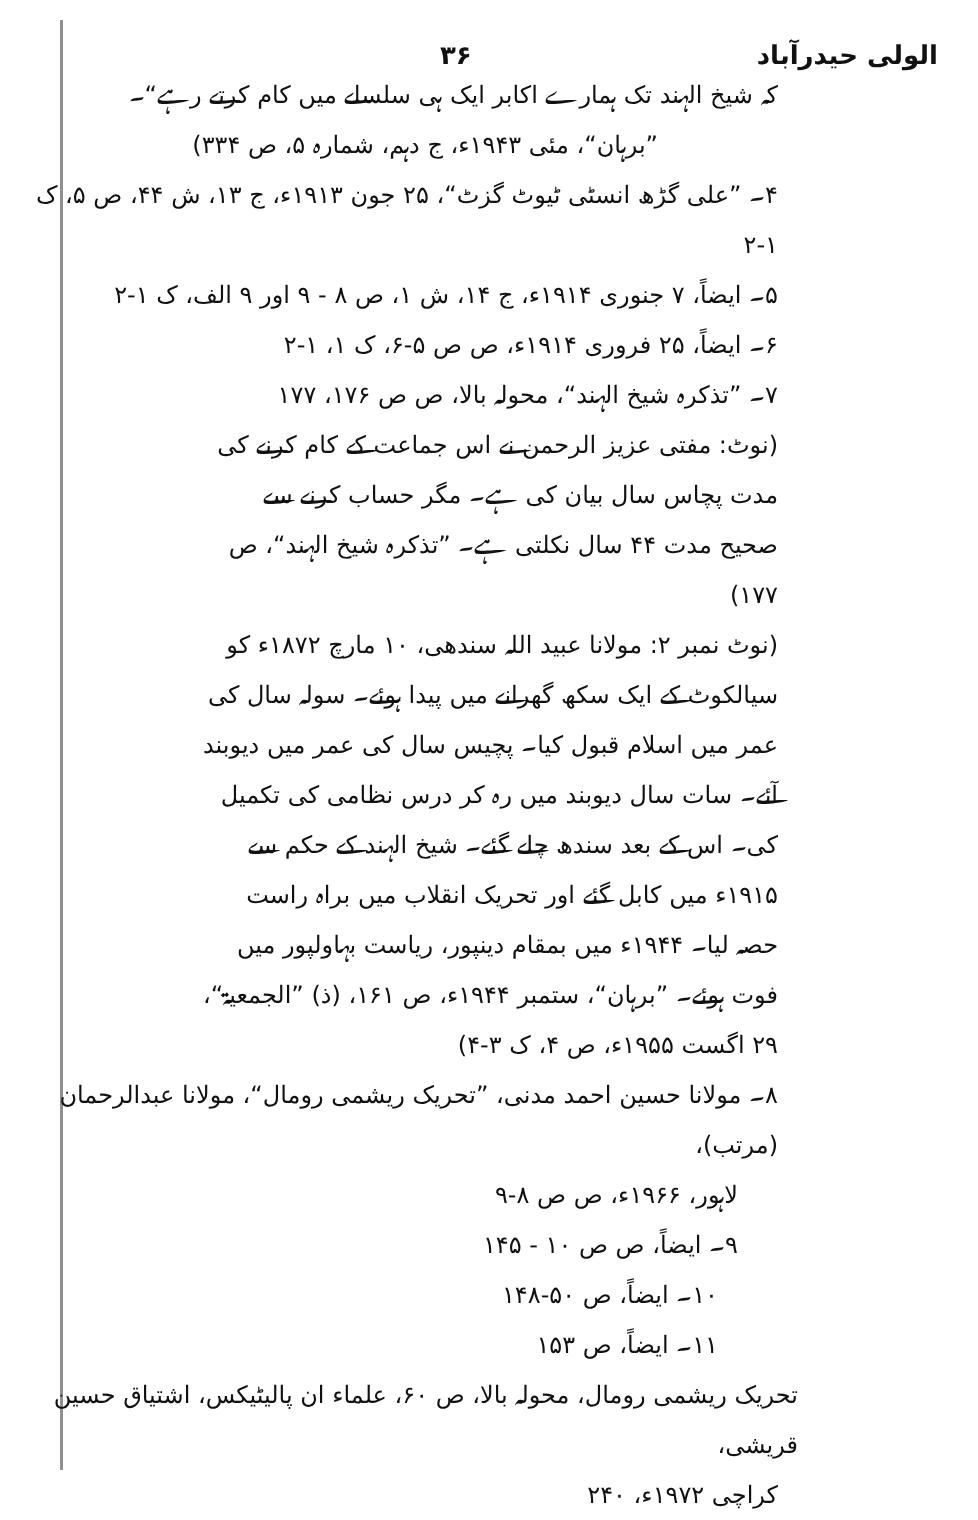الولی حیدرآباد ۳۶
کہ شیخ الہند تک ہمارے اکابر ایک ہی سلسلے میں کام کرتے رہے“۔
”برہان“، مئی ۱۹۴۳ء، ج دہم، شمارہ ۵، ص ۳۳۴)
۴۔ ”علی گڑھ انسٹی ٹیوٹ گزٹ“، ۲۵ جون ۱۹۱۳ء، ج ۱۳، ش ۴۴، ص ۵، ک ۱-۲
۵۔ ایضاً، ۷ جنوری ۱۹۱۴ء، ج ۱۴، ش ۱، ص ۸ - ۹ اور ۹ الف، ک ۱-۲
۶۔ ایضاً، ۲۵ فروری ۱۹۱۴ء، ص ص ۵-۶، ک ۱، ۱-۲
۷۔ ”تذکرہ شیخ الہند“، محولہ بالا، ص ص ۱۷۶، ۱۷۷
(نوٹ: مفتی عزیز الرحمن نے اس جماعت کے کام کرنے کی مدت پچاس سال بیان کی ہے۔ مگر حساب کرنے سے صحیح مدت ۴۴ سال نکلتی ہے۔ ”تذکرہ شیخ الہند“، ص ۱۷۷)
(نوٹ نمبر ۲: مولانا عبید اللہ سندھی، ۱۰ مارچ ۱۸۷۲ء کو سیالکوٹ کے ایک سکھ گھرانے میں پیدا ہوئے۔ سولہ سال کی عمر میں اسلام قبول کیا۔ پچیس سال کی عمر میں دیوبند آئے۔ سات سال دیوبند میں رہ کر درس نظامی کی تکمیل کی۔ اس کے بعد سندھ چلے گئے۔ شیخ الہند کے حکم سے ۱۹۱۵ء میں کابل گئے اور تحریک انقلاب میں براہ راست حصہ لیا۔ ۱۹۴۴ء میں بمقام دینپور، ریاست بہاولپور میں فوت ہوئے۔ ”برہان“، ستمبر ۱۹۴۴ء، ص ۱۶۱، (ذ) ”الجمعیۃ“، ۲۹ اگست ۱۹۵۵ء، ص ۴، ک ۳-۴)
۸۔ مولانا حسین احمد مدنی، ”تحریک ریشمی رومال“، مولانا عبدالرحمان (مرتب)،
لاہور، ۱۹۶۶ء، ص ص ۸-۹
۹۔ ایضاً، ص ص ۱۰ - ۱۴۵
۱۰۔ ایضاً، ص ۵۰-۱۴۸
۱۱۔ ایضاً، ص ۱۵۳
تحریک ریشمی رومال، محولہ بالا، ص ۶۰، علماء ان پالیٹیکس، اشتیاق حسین قریشی،
کراچی ۱۹۷۲ء، ۲۴۰